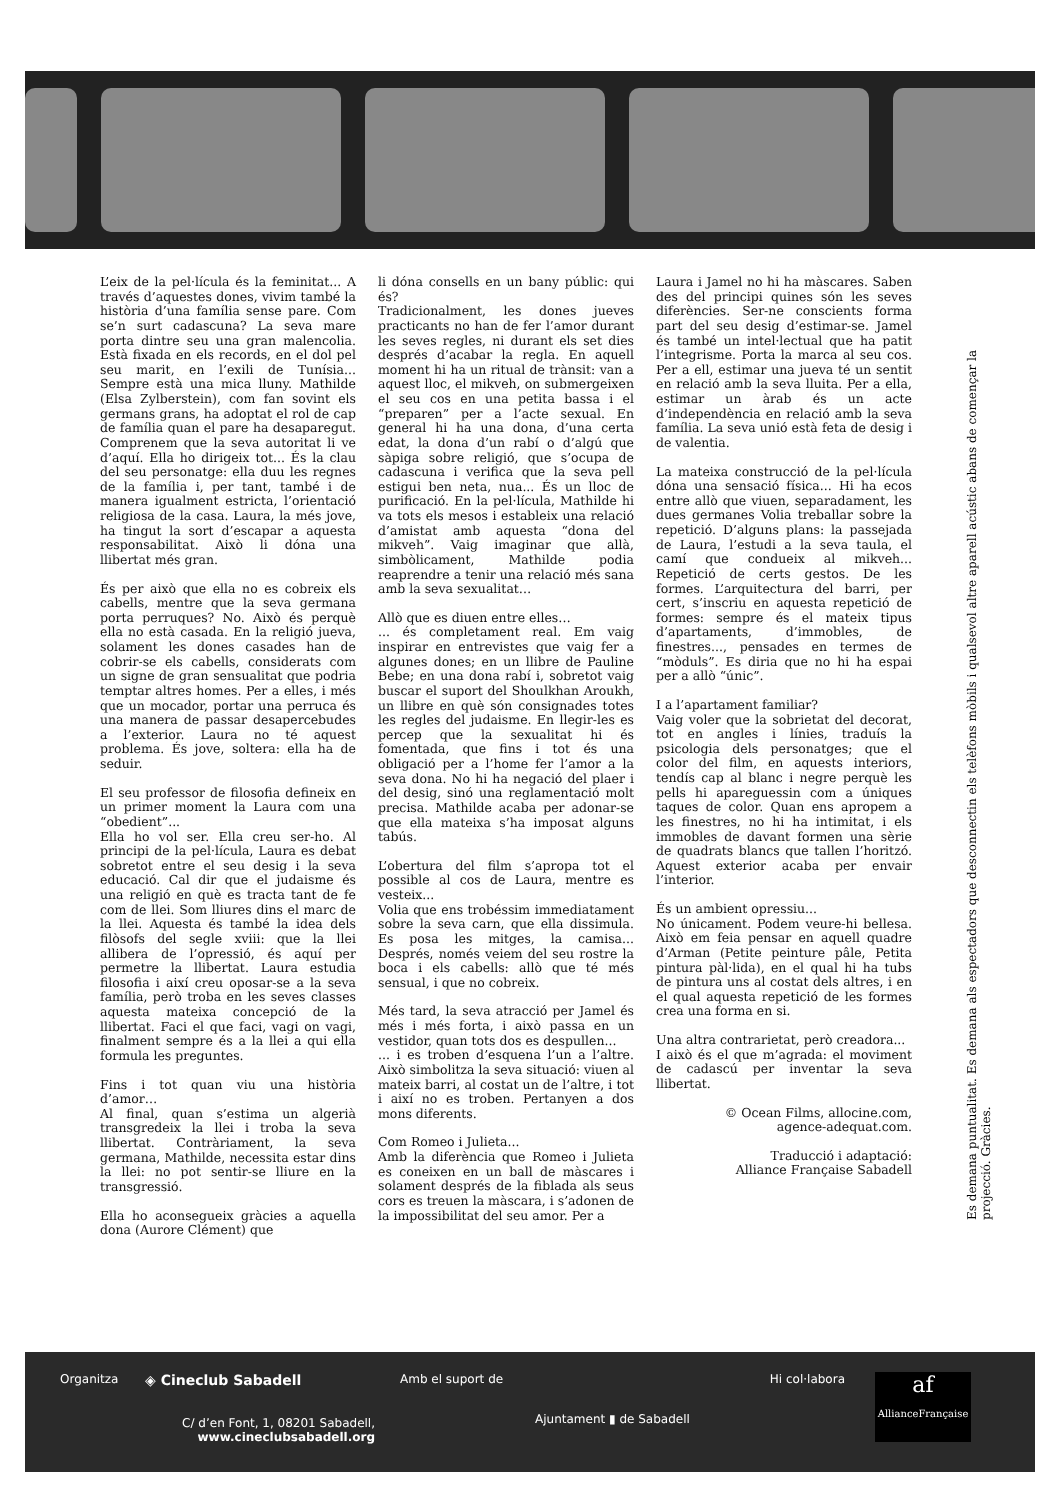L’eix de la pel·lícula és la feminitat... A través d’aquestes dones, vivim també la història d’una família sense pare. Com se’n surt cadascuna? La seva mare porta dintre seu una gran malencolia. Està fixada en els records, en el dol pel seu marit, en l’exili de Tunísia... Sempre està una mica lluny. Mathilde (Elsa Zylberstein), com fan sovint els germans grans, ha adoptat el rol de cap de família quan el pare ha desaparegut. Comprenem que la seva autoritat li ve d’aquí. Ella ho dirigeix tot... És la clau del seu personatge: ella duu les regnes de la família i, per tant, també i de manera igualment estricta, l’orientació religiosa de la casa. Laura, la més jove, ha tingut la sort d’escapar a aquesta responsabilitat. Això li dóna una llibertat més gran.
És per això que ella no es cobreix els cabells, mentre que la seva germana porta perruques? No. Això és perquè ella no està casada. En la religió jueva, solament les dones casades han de cobrir-se els cabells, considerats com un signe de gran sensualitat que podria temptar altres homes. Per a elles, i més que un mocador, portar una perruca és una manera de passar desapercebudes a l’exterior. Laura no té aquest problema. És jove, soltera: ella ha de seduir.
El seu professor de filosofia defineix en un primer moment la Laura com una “obedient”...
Ella ho vol ser. Ella creu ser-ho. Al principi de la pel·lícula, Laura es debat sobretot entre el seu desig i la seva educació. Cal dir que el judaisme és una religió en què es tracta tant de fe com de llei. Som lliures dins el marc de la llei. Aquesta és també la idea dels filòsofs del segle xviii: que la llei allibera de l’opressió, és aquí per permetre la llibertat. Laura estudia filosofia i així creu oposar-se a la seva família, però troba en les seves classes aquesta mateixa concepció de la llibertat. Faci el que faci, vagi on vagi, finalment sempre és a la llei a qui ella formula les preguntes.
Fins i tot quan viu una història d’amor…
Al final, quan s’estima un algerià transgredeix la llei i troba la seva llibertat. Contràriament, la seva germana, Mathilde, necessita estar dins la llei: no pot sentir-se lliure en la transgressió.
Ella ho aconsegueix gràcies a aquella dona (Aurore Clément) que
li dóna consells en un bany públic: qui és?
Tradicionalment, les dones jueves practicants no han de fer l’amor durant les seves regles, ni durant els set dies després d’acabar la regla. En aquell moment hi ha un ritual de trànsit: van a aquest lloc, el mikveh, on submergeixen el seu cos en una petita bassa i el “preparen” per a l’acte sexual. En general hi ha una dona, d’una certa edat, la dona d’un rabí o d’algú que sàpiga sobre religió, que s’ocupa de cadascuna i verifica que la seva pell estigui ben neta, nua... És un lloc de purificació. En la pel·lícula, Mathilde hi va tots els mesos i estableix una relació d’amistat amb aquesta “dona del mikveh”. Vaig imaginar que allà, simbòlicament, Mathilde podia reaprendre a tenir una relació més sana amb la seva sexualitat…
Allò que es diuen entre elles…
... és completament real. Em vaig inspirar en entrevistes que vaig fer a algunes dones; en un llibre de Pauline Bebe; en una dona rabí i, sobretot vaig buscar el suport del Shoulkhan Aroukh, un llibre en què són consignades totes les regles del judaisme. En llegir-les es percep que la sexualitat hi és fomentada, que fins i tot és una obligació per a l’home fer l’amor a la seva dona. No hi ha negació del plaer i del desig, sinó una reglamentació molt precisa. Mathilde acaba per adonar-se que ella mateixa s’ha imposat alguns tabús.
L’obertura del film s’apropa tot el possible al cos de Laura, mentre es vesteix...
Volia que ens trobéssim immediatament sobre la seva carn, que ella dissimula. Es posa les mitges, la camisa... Després, només veiem del seu rostre la boca i els cabells: allò que té més sensual, i que no cobreix.
Més tard, la seva atracció per Jamel és més i més forta, i això passa en un vestidor, quan tots dos es despullen...
... i es troben d’esquena l’un a l’altre. Això simbolitza la seva situació: viuen al mateix barri, al costat un de l’altre, i tot i així no es troben. Pertanyen a dos mons diferents.
Com Romeo i Julieta...
Amb la diferència que Romeo i Julieta es coneixen en un ball de màscares i solament després de la fiblada als seus cors es treuen la màscara, i s’adonen de la impossibilitat del seu amor. Per a
Laura i Jamel no hi ha màscares. Saben des del principi quines són les seves diferències. Ser-ne conscients forma part del seu desig d’estimar-se. Jamel és també un intel·lectual que ha patit l’integrisme. Porta la marca al seu cos. Per a ell, estimar una jueva té un sentit en relació amb la seva lluita. Per a ella, estimar un àrab és un acte d’independència en relació amb la seva família. La seva unió està feta de desig i de valentia.
La mateixa construcció de la pel·lícula dóna una sensació física... Hi ha ecos entre allò que viuen, separadament, les dues germanes Volia treballar sobre la repetició. D’alguns plans: la passejada de Laura, l’estudi a la seva taula, el camí que condueix al mikveh... Repetició de certs gestos. De les formes. L’arquitectura del barri, per cert, s’inscriu en aquesta repetició de formes: sempre és el mateix tipus d’apartaments, d’immobles, de finestres..., pensades en termes de “mòduls”. Es diria que no hi ha espai per a allò “únic”.
I a l’apartament familiar?
Vaig voler que la sobrietat del decorat, tot en angles i línies, traduís la psicologia dels personatges; que el color del film, en aquests interiors, tendís cap al blanc i negre perquè les pells hi apareguessin com a úniques taques de color. Quan ens apropem a les finestres, no hi ha intimitat, i els immobles de davant formen una sèrie de quadrats blancs que tallen l’horitzó. Aquest exterior acaba per envair l’interior.
És un ambient opressiu...
No únicament. Podem veure-hi bellesa. Això em feia pensar en aquell quadre d’Arman (Petite peinture pâle, Petita pintura pàl·lida), en el qual hi ha tubs de pintura uns al costat dels altres, i en el qual aquesta repetició de les formes crea una forma en si.
Una altra contrarietat, però creadora...
I això és el que m’agrada: el moviment de cadascú per inventar la seva llibertat.
© Ocean Films, allocine.com,
agence-adequat.com.
Traducció i adaptació:
Alliance Française Sabadell
Es demana puntualitat. Es demana als espectadors que desconnectin els telèfons mòbils i qualsevol altre aparell acústic abans de començar la projecció. Gràcies.
Organitza
◈ Cineclub Sabadell
C/ d’en Font, 1, 08201 Sabadell,
www.cineclubsabadell.org
Amb el suport de
Ajuntament ▮ de Sabadell
Hi col·labora
af
AllianceFrançaise